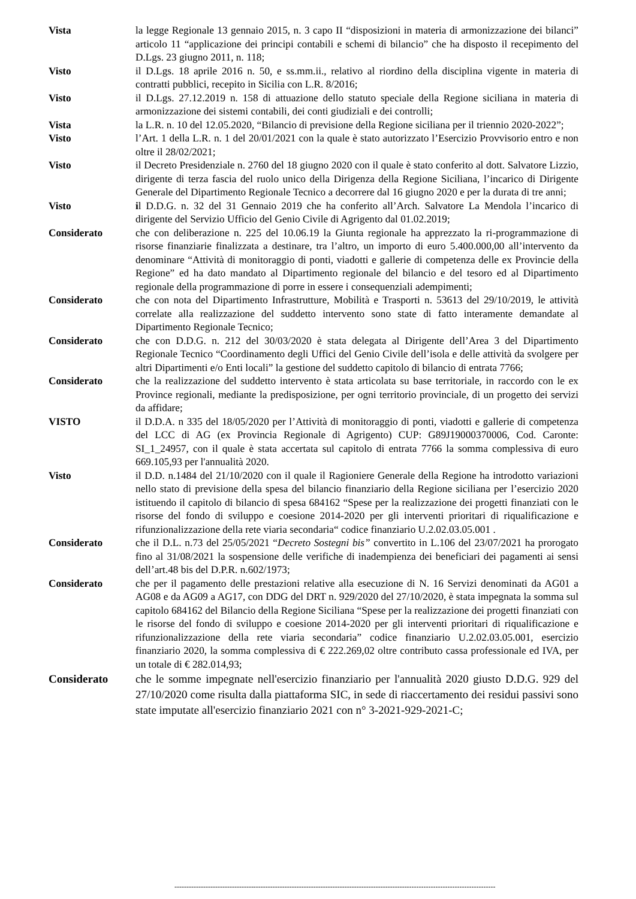Vista la legge Regionale 13 gennaio 2015, n. 3 capo II “disposizioni in materia di armonizzazione dei bilanci” articolo 11 “applicazione dei principi contabili e schemi di bilancio” che ha disposto il recepimento del D.Lgs. 23 giugno 2011, n. 118;
Visto il D.Lgs. 18 aprile 2016 n. 50, e ss.mm.ii., relativo al riordino della disciplina vigente in materia di contratti pubblici, recepito in Sicilia con L.R. 8/2016;
Visto il D.Lgs. 27.12.2019 n. 158 di attuazione dello statuto speciale della Regione siciliana in materia di armonizzazione dei sistemi contabili, dei conti giudiziali e dei controlli;
Vista la L.R. n. 10 del 12.05.2020, “Bilancio di previsione della Regione siciliana per il triennio 2020-2022”;
Visto l’Art. 1 della L.R. n. 1 del 20/01/2021 con la quale è stato autorizzato l’Esercizio Provvisorio entro e non oltre il 28/02/2021;
Visto il Decreto Presidenziale n. 2760 del 18 giugno 2020 con il quale è stato conferito al dott. Salvatore Lizzio, dirigente di terza fascia del ruolo unico della Dirigenza della Regione Siciliana, l’incarico di Dirigente Generale del Dipartimento Regionale Tecnico a decorrere dal 16 giugno 2020 e per la durata di tre anni;
Visto il D.D.G. n. 32 del 31 Gennaio 2019 che ha conferito all’Arch. Salvatore La Mendola l’incarico di dirigente del Servizio Ufficio del Genio Civile di Agrigento dal 01.02.2019;
Considerato che con deliberazione n. 225 del 10.06.19 la Giunta regionale ha apprezzato la ri-programmazione di risorse finanziarie finalizzata a destinare, tra l’altro, un importo di euro 5.400.000,00 all’intervento da denominare “Attività di monitoraggio di ponti, viadotti e gallerie di competenza delle ex Provincie della Regione” ed ha dato mandato al Dipartimento regionale del bilancio e del tesoro ed al Dipartimento regionale della programmazione di porre in essere i consequenziali adempimenti;
Considerato che con nota del Dipartimento Infrastrutture, Mobilità e Trasporti n. 53613 del 29/10/2019, le attività correlate alla realizzazione del suddetto intervento sono state di fatto interamente demandate al Dipartimento Regionale Tecnico;
Considerato che con D.D.G. n. 212 del 30/03/2020 è stata delegata al Dirigente dell’Area 3 del Dipartimento Regionale Tecnico “Coordinamento degli Uffici del Genio Civile dell’isola e delle attività da svolgere per altri Dipartimenti e/o Enti locali” la gestione del suddetto capitolo di bilancio di entrata 7766;
Considerato che la realizzazione del suddetto intervento è stata articolata su base territoriale, in raccordo con le ex Province regionali, mediante la predisposizione, per ogni territorio provinciale, di un progetto dei servizi da affidare;
VISTO il D.D.A. n 335 del 18/05/2020 per l’Attività di monitoraggio di ponti, viadotti e gallerie di competenza del LCC di AG (ex Provincia Regionale di Agrigento) CUP: G89J19000370006, Cod. Caronte: SI_1_24957, con il quale è stata accertata sul capitolo di entrata 7766 la somma complessiva di euro 669.105,93 per l'annualità 2020.
Visto il D.D. n.1484 del 21/10/2020 con il quale il Ragioniere Generale della Regione ha introdotto variazioni nello stato di previsione della spesa del bilancio finanziario della Regione siciliana per l’esercizio 2020 istituendo il capitolo di bilancio di spesa 684162 “Spese per la realizzazione dei progetti finanziati con le risorse del fondo di sviluppo e coesione 2014-2020 per gli interventi prioritari di riqualificazione e rifunzionalizzazione della rete viaria secondaria“ codice finanziario U.2.02.03.05.001 .
Considerato che il D.L. n.73 del 25/05/2021 “Decreto Sostegni bis” convertito in L.106 del 23/07/2021 ha prorogato fino al 31/08/2021 la sospensione delle verifiche di inadempienza dei beneficiari dei pagamenti ai sensi dell’art.48 bis del D.P.R. n.602/1973;
Considerato che per il pagamento delle prestazioni relative alla esecuzione di N. 16 Servizi denominati da AG01 a AG08 e da AG09 a AG17, con DDG del DRT n. 929/2020 del 27/10/2020, è stata impegnata la somma sul capitolo 684162 del Bilancio della Regione Siciliana “Spese per la realizzazione dei progetti finanziati con le risorse del fondo di sviluppo e coesione 2014-2020 per gli interventi prioritari di riqualificazione e rifunzionalizzazione della rete viaria secondaria” codice finanziario U.2.02.03.05.001, esercizio finanziario 2020, la somma complessiva di € 222.269,02 oltre contributo cassa professionale ed IVA, per un totale di € 282.014,93;
Considerato che le somme impegnate nell'esercizio finanziario per l'annualità 2020 giusto D.D.G. 929 del 27/10/2020 come risulta dalla piattaforma SIC, in sede di riaccertamento dei residui passivi sono state imputate all'esercizio finanziario 2021 con n° 3-2021-929-2021-C;
--------------------------------------------------------------------------------------------------------------------------------------